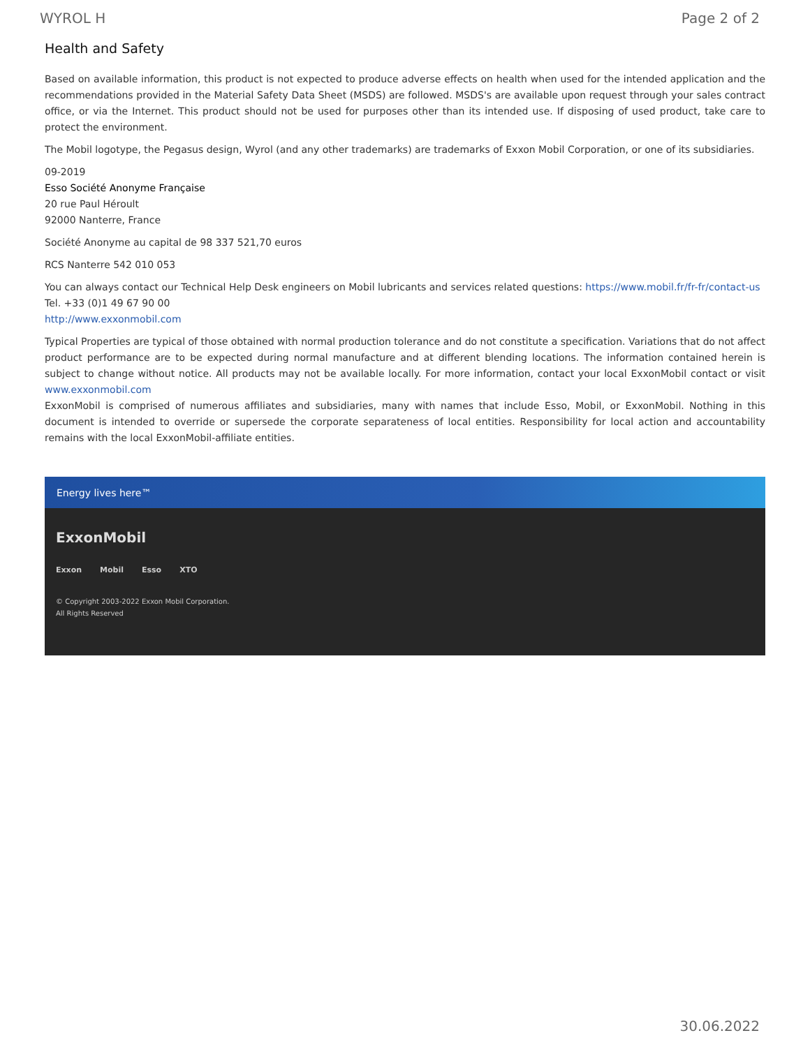WYROL H Page 2 of 2
Health and Safety
Based on available information, this product is not expected to produce adverse effects on health when used for the intended application and the recommendations provided in the Material Safety Data Sheet (MSDS) are followed. MSDS's are available upon request through your sales contract office, or via the Internet. This product should not be used for purposes other than its intended use. If disposing of used product, take care to protect the environment.
The Mobil logotype, the Pegasus design, Wyrol (and any other trademarks) are trademarks of Exxon Mobil Corporation, or one of its subsidiaries.
09-2019
Esso Société Anonyme Française
20 rue Paul Héroult
92000 Nanterre, France
Société Anonyme au capital de 98 337 521,70 euros
RCS Nanterre 542 010 053
You can always contact our Technical Help Desk engineers on Mobil lubricants and services related questions: https://www.mobil.fr/fr-fr/contact-us
Tel. +33 (0)1 49 67 90 00
http://www.exxonmobil.com
Typical Properties are typical of those obtained with normal production tolerance and do not constitute a specification. Variations that do not affect product performance are to be expected during normal manufacture and at different blending locations. The information contained herein is subject to change without notice. All products may not be available locally. For more information, contact your local ExxonMobil contact or visit www.exxonmobil.com
ExxonMobil is comprised of numerous affiliates and subsidiaries, many with names that include Esso, Mobil, or ExxonMobil. Nothing in this document is intended to override or supersede the corporate separateness of local entities. Responsibility for local action and accountability remains with the local ExxonMobil-affiliate entities.
Energy lives here™
ExxonMobil
Exxon Mobil Esso XTO
© Copyright 2003-2022 Exxon Mobil Corporation. All Rights Reserved
30.06.2022